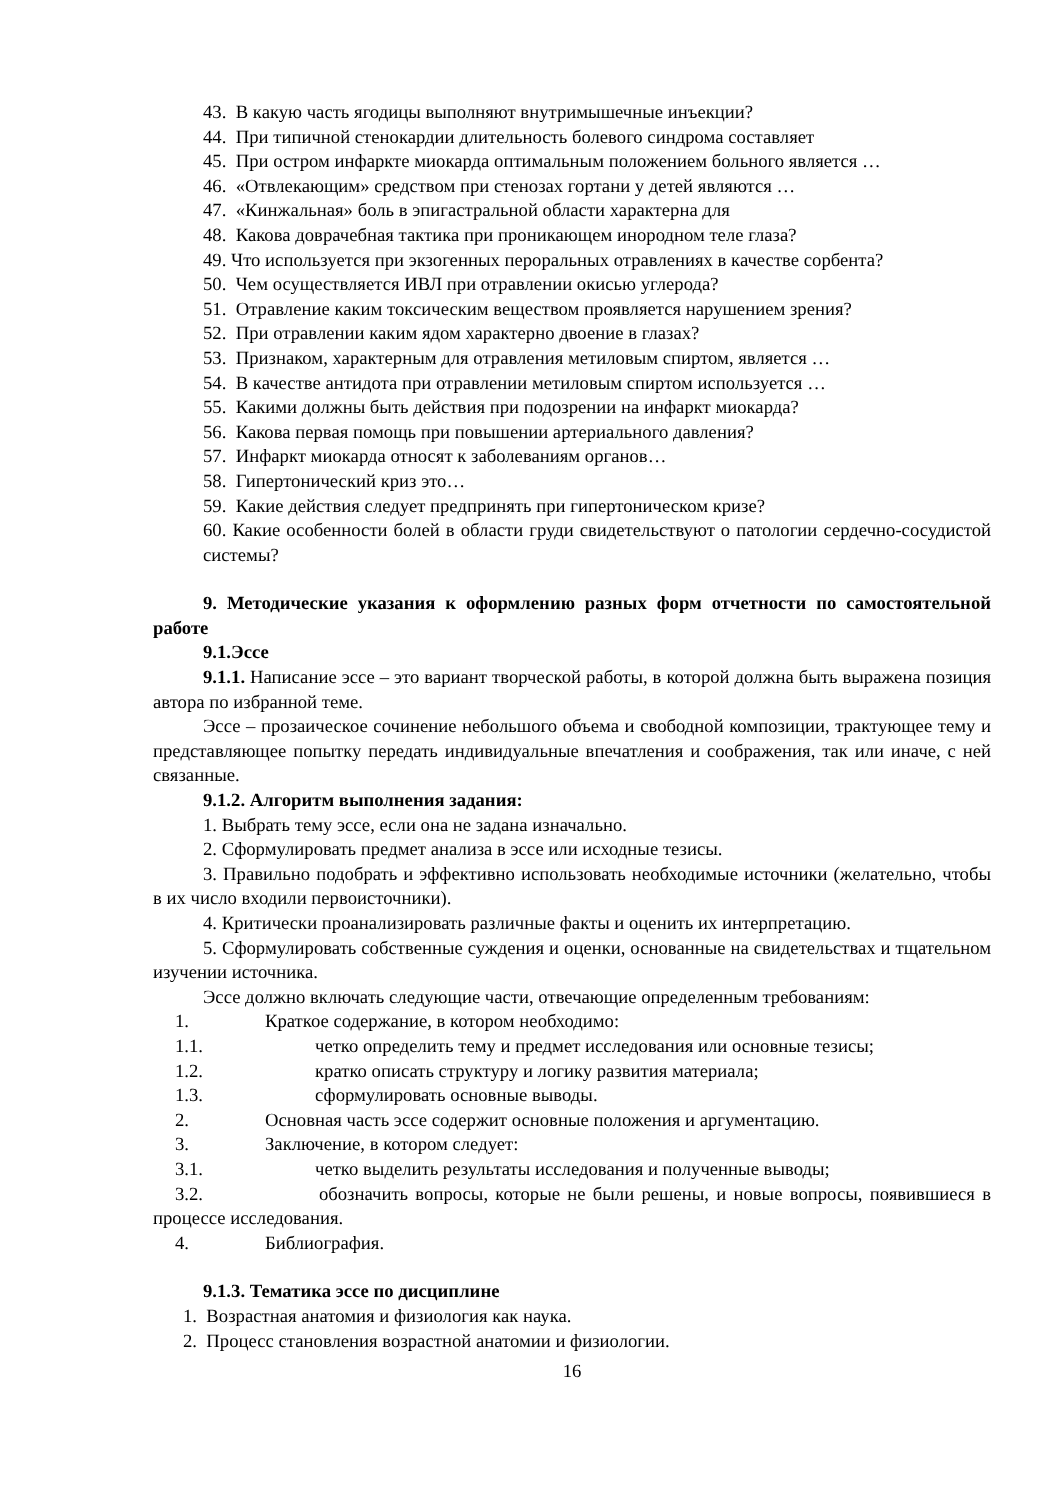43. В какую часть ягодицы выполняют внутримышечные инъекции?
44. При типичной стенокардии длительность болевого синдрома составляет
45. При остром инфаркте миокарда оптимальным положением больного является …
46. «Отвлекающим» средством при стенозах гортани у детей являются …
47. «Кинжальная» боль в эпигастральной области характерна для
48. Какова доврачебная тактика при проникающем инородном теле глаза?
49. Что используется при экзогенных пероральных отравлениях в качестве сорбента?
50. Чем осуществляется ИВЛ при отравлении окисью углерода?
51. Отравление каким токсическим веществом проявляется нарушением зрения?
52. При отравлении каким ядом характерно двоение в глазах?
53. Признаком, характерным для отравления метиловым спиртом, является …
54. В качестве антидота при отравлении метиловым спиртом используется …
55. Какими должны быть действия при подозрении на инфаркт миокарда?
56. Какова первая помощь при повышении артериального давления?
57. Инфаркт миокарда относят к заболеваниям органов…
58. Гипертонический криз это…
59. Какие действия следует предпринять при гипертоническом кризе?
60. Какие особенности болей в области груди свидетельствуют о патологии сердечно-сосудистой системы?
9. Методические указания к оформлению разных форм отчетности по самостоятельной работе
9.1.Эссе
9.1.1. Написание эссе – это вариант творческой работы, в которой должна быть выражена позиция автора по избранной теме.
Эссе – прозаическое сочинение небольшого объема и свободной композиции, трактующее тему и представляющее попытку передать индивидуальные впечатления и соображения, так или иначе, с ней связанные.
9.1.2. Алгоритм выполнения задания:
1. Выбрать тему эссе, если она не задана изначально.
2. Сформулировать предмет анализа в эссе или исходные тезисы.
3. Правильно подобрать и эффективно использовать необходимые источники (желательно, чтобы в их число входили первоисточники).
4. Критически проанализировать различные факты и оценить их интерпретацию.
5. Сформулировать собственные суждения и оценки, основанные на свидетельствах и тщательном изучении источника.
Эссе должно включать следующие части, отвечающие определенным требованиям:
1. Краткое содержание, в котором необходимо:
1.1. четко определить тему и предмет исследования или основные тезисы;
1.2. кратко описать структуру и логику развития материала;
1.3. сформулировать основные выводы.
2. Основная часть эссе содержит основные положения и аргументацию.
3. Заключение, в котором следует:
3.1. четко выделить результаты исследования и полученные выводы;
3.2. обозначить вопросы, которые не были решены, и новые вопросы, появившиеся в процессе исследования.
4. Библиография.
9.1.3. Тематика эссе по дисциплине
1. Возрастная анатомия и физиология как наука.
2. Процесс становления возрастной анатомии и физиологии.
16